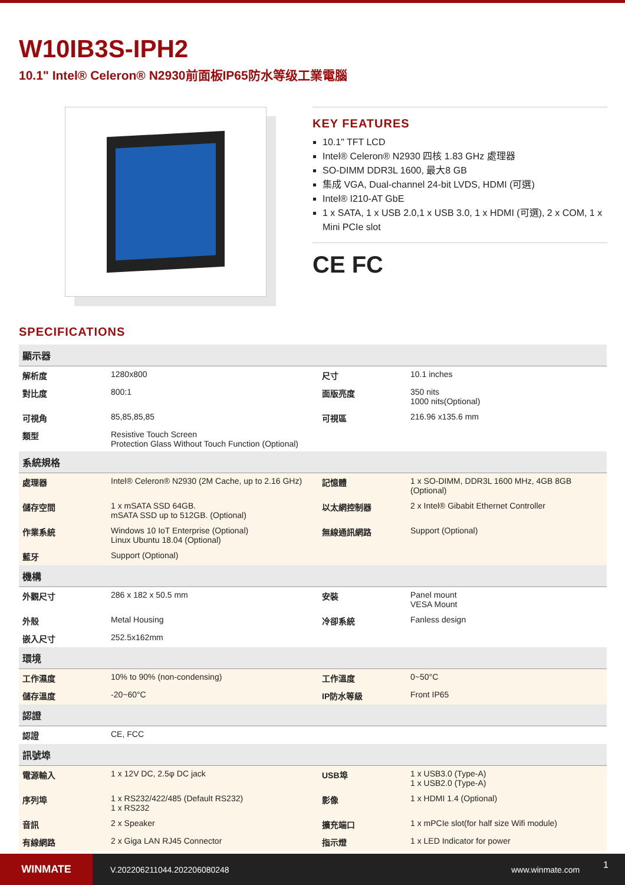W10IB3S-IPH2
10.1" Intel® Celeron® N2930前面板IP65防水等级工業電腦
KEY FEATURES
10.1" TFT LCD
Intel® Celeron® N2930 四核 1.83 GHz 處理器
SO-DIMM DDR3L 1600, 最大8 GB
集成 VGA, Dual-channel 24-bit LVDS, HDMI (可選)
Intel® I210-AT GbE
1 x SATA, 1 x USB 2.0,1 x USB 3.0, 1 x HDMI (可選), 2 x COM, 1 x Mini PCIe slot
CE FC
SPECIFICATIONS
| 顯示器 | | | |
| --- | --- | --- | --- |
| 解析度 | 1280x800 | 尺寸 | 10.1 inches |
| 對比度 | 800:1 | 面版亮度 | 350 nits 1000 nits(Optional) |
| 可視角 | 85,85,85,85 | 可視區 | 216.96 x135.6 mm |
| 類型 | Resistive Touch Screen Protection Glass Without Touch Function (Optional) | | |
| 系統規格 | | | |
| 處理器 | Intel® Celeron® N2930 (2M Cache, up to 2.16 GHz) | 記憶體 | 1 x SO-DIMM, DDR3L 1600 MHz, 4GB 8GB (Optional) |
| 儲存空間 | 1 x mSATA SSD 64GB. mSATA SSD up to 512GB. (Optional) | 以太網控制器 | 2 x Intel® Gibabit Ethernet Controller |
| 作業系統 | Windows 10 IoT Enterprise (Optional) Linux Ubuntu 18.04 (Optional) | 無線通訊網路 | Support (Optional) |
| 藍牙 | Support (Optional) | | |
| 機構 | | | |
| 外觀尺寸 | 286 x 182 x 50.5 mm | 安裝 | Panel mount VESA Mount |
| 外殼 | Metal Housing | 冷卻系統 | Fanless design |
| 嵌入尺寸 | 252.5x162mm | | |
| 環境 | | | |
| 工作濕度 | 10% to 90% (non-condensing) | 工作溫度 | 0~50°C |
| 儲存溫度 | -20~60°C | IP防水等級 | Front IP65 |
| 認證 | | | |
| 認證 | CE, FCC | | |
| 訊號埠 | | | |
| 電源輸入 | 1 x 12V DC, 2.5φ DC jack | USB埠 | 1 x USB3.0 (Type-A) 1 x USB2.0 (Type-A) |
| 序列埠 | 1 x RS232/422/485 (Default RS232) 1 x RS232 | 影像 | 1 x HDMI 1.4 (Optional) |
| 音訊 | 2 x Speaker | 擴充端口 | 1 x mPCIe slot(for half size Wifi module) |
| 有線網路 | 2 x Giga LAN RJ45 Connector | 指示燈 | 1 x LED Indicator for power |
WINMATE
V.202206211044.202206080248 www.winmate.com
1